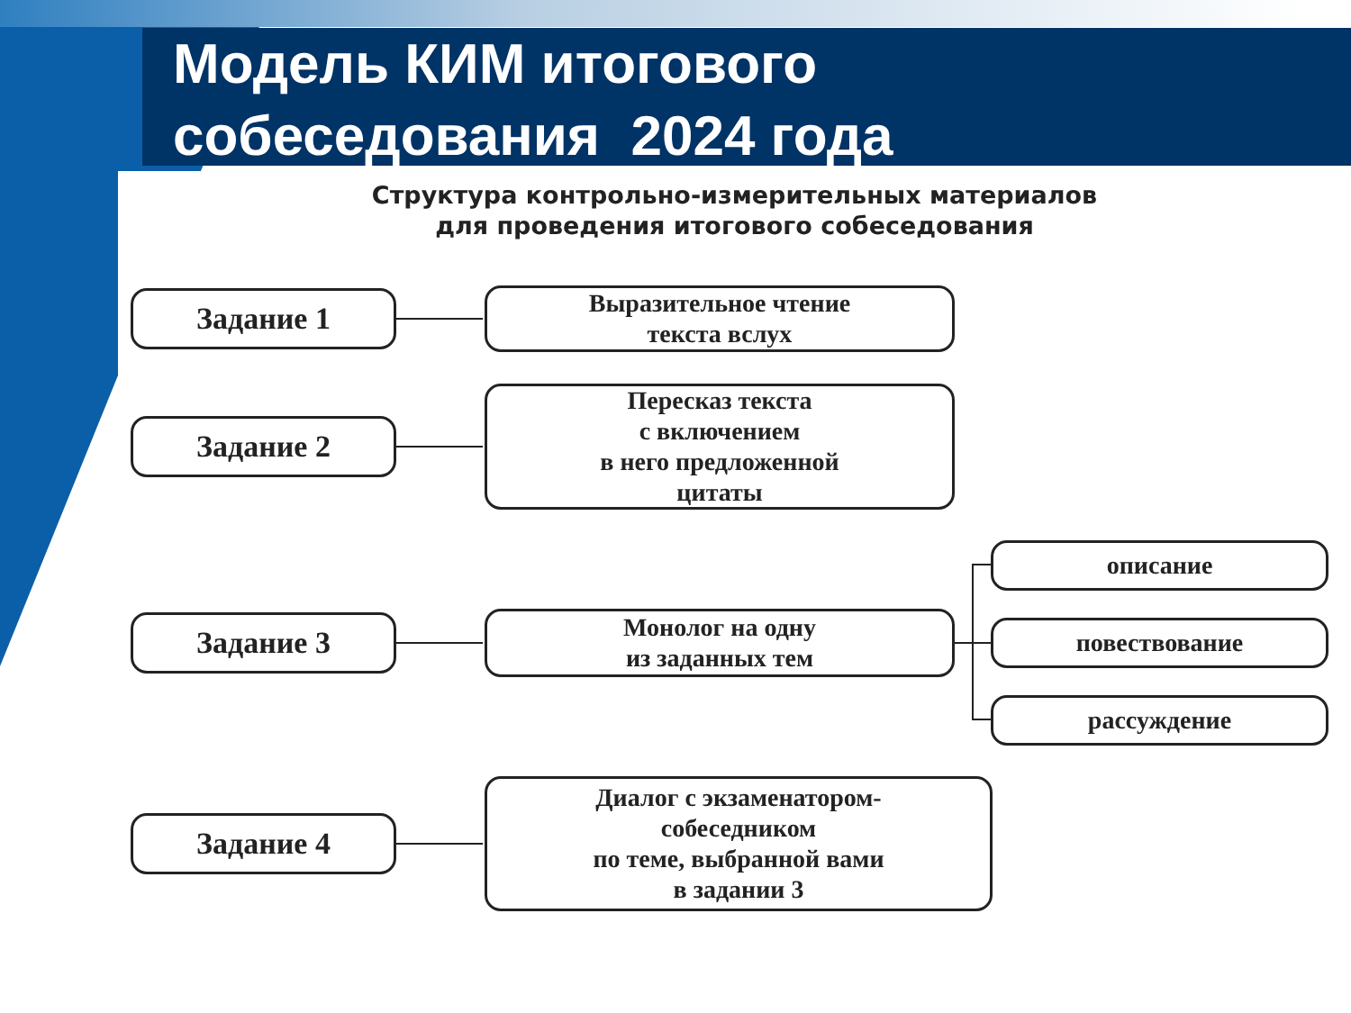Модель КИМ итогового
собеседования 2024 года
Структура контрольно-измерительных материалов
для проведения итогового собеседования
Задание 1
Выразительное чтение
текста вслух
Задание 2
Пересказ текста
с включением
в него предложенной
цитаты
Задание 3
Монолог на одну
из заданных тем
описание
повествование
рассуждение
Задание 4
Диалог с экзаменатором-
собеседником
по теме, выбранной вами
в задании 3